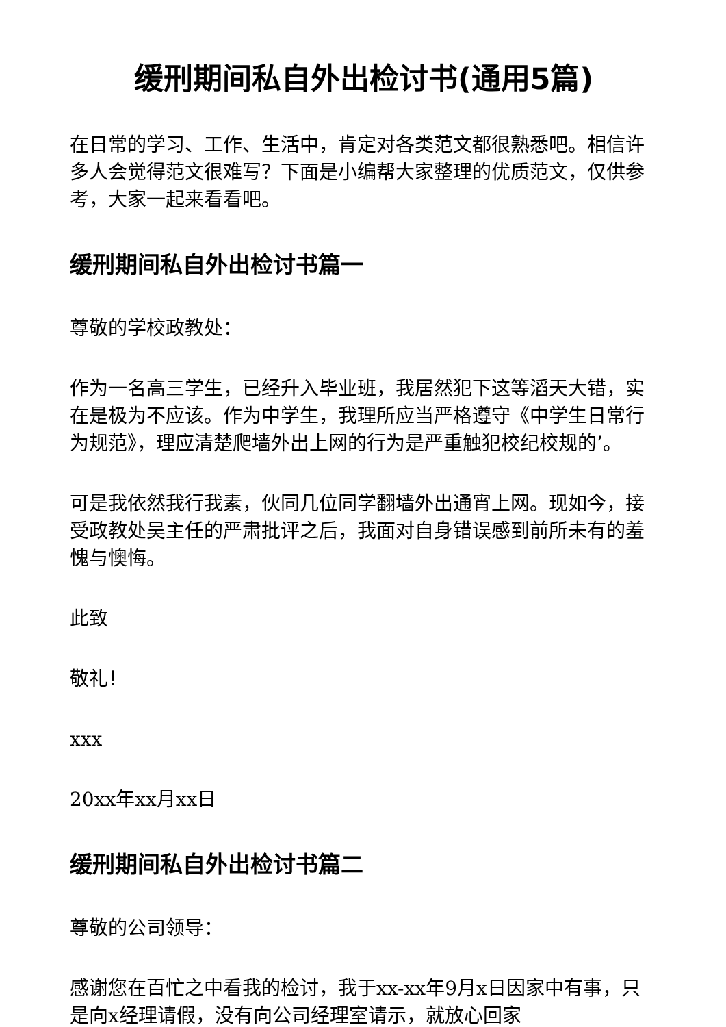缓刑期间私自外出检讨书(通用5篇)
在日常的学习、工作、生活中，肯定对各类范文都很熟悉吧。相信许多人会觉得范文很难写？下面是小编帮大家整理的优质范文，仅供参考，大家一起来看看吧。
缓刑期间私自外出检讨书篇一
尊敬的学校政教处：
作为一名高三学生，已经升入毕业班，我居然犯下这等滔天大错，实在是极为不应该。作为中学生，我理所应当严格遵守《中学生日常行为规范》，理应清楚爬墙外出上网的行为是严重触犯校纪校规的’。
可是我依然我行我素，伙同几位同学翻墙外出通宵上网。现如今，接受政教处吴主任的严肃批评之后，我面对自身错误感到前所未有的羞愧与懊悔。
此致
敬礼！
xxx
20xx年xx月xx日
缓刑期间私自外出检讨书篇二
尊敬的公司领导：
感谢您在百忙之中看我的检讨，我于xx-xx年9月x日因家中有事，只是向x经理请假，没有向公司经理室请示，就放心回家